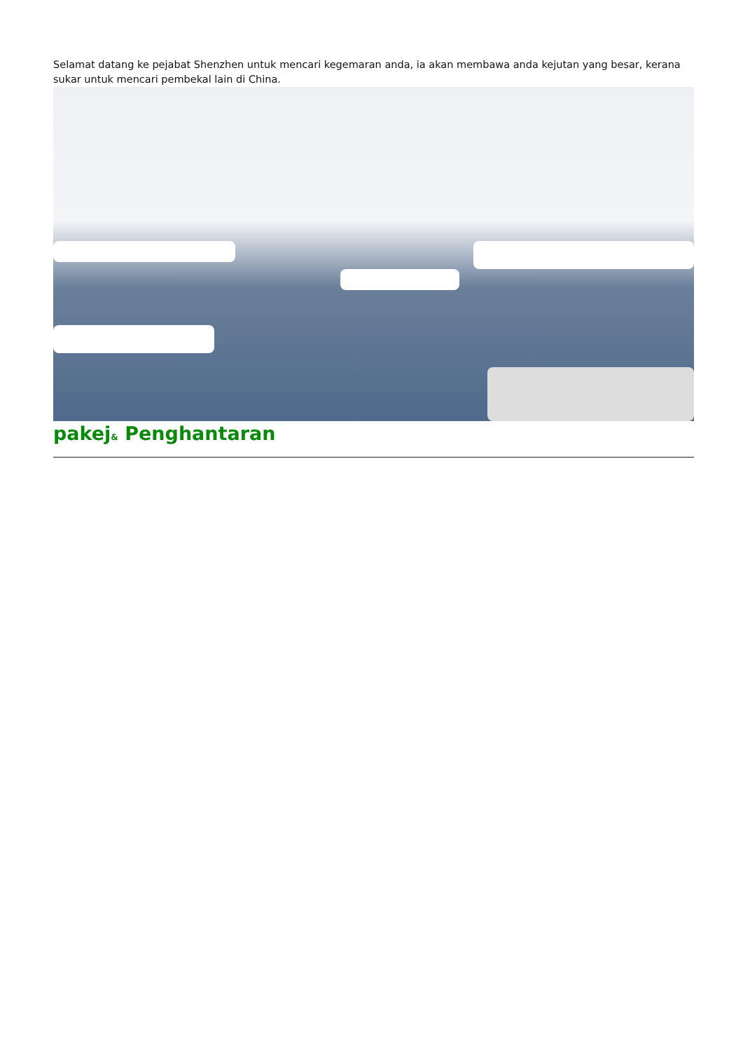Selamat datang ke pejabat Shenzhen untuk mencari kegemaran anda, ia akan membawa anda kejutan yang besar, kerana sukar untuk mencari pembekal lain di China.
pakej& Penghantaran